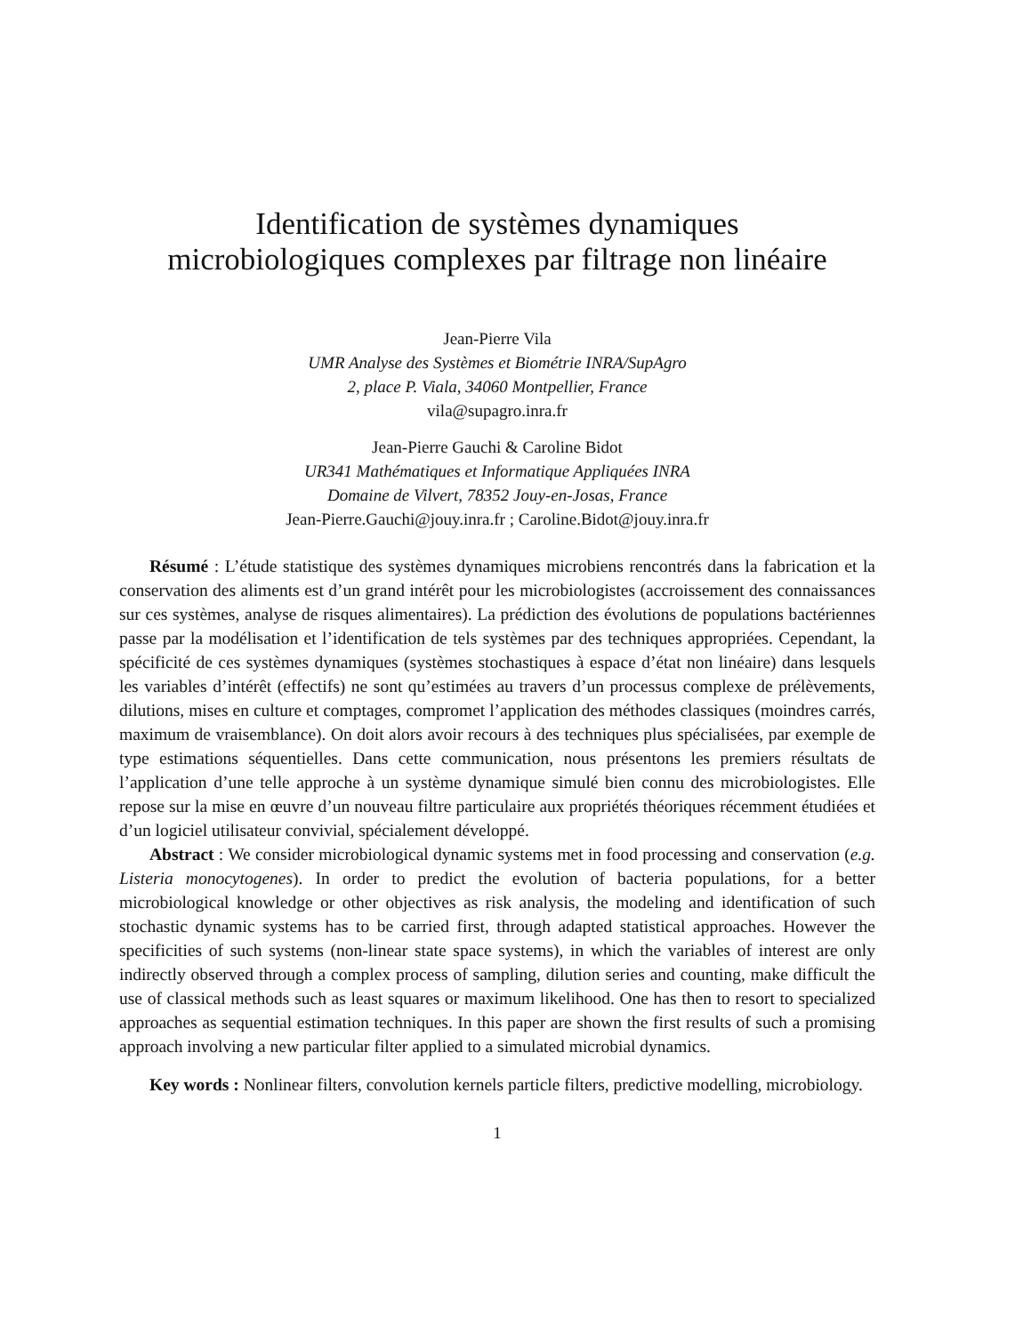Identification de systèmes dynamiques
microbiologiques complexes par filtrage non linéaire
Jean-Pierre Vila
UMR Analyse des Systèmes et Biométrie INRA/SupAgro
2, place P. Viala, 34060 Montpellier, France
vila@supagro.inra.fr
Jean-Pierre Gauchi & Caroline Bidot
UR341 Mathématiques et Informatique Appliquées INRA
Domaine de Vilvert, 78352 Jouy-en-Josas, France
Jean-Pierre.Gauchi@jouy.inra.fr ; Caroline.Bidot@jouy.inra.fr
Résumé : L’étude statistique des systèmes dynamiques microbiens rencontrés dans la fabrication et la conservation des aliments est d’un grand intérêt pour les microbiologistes (accroissement des connaissances sur ces systèmes, analyse de risques alimentaires). La prédiction des évolutions de populations bactériennes passe par la modélisation et l’identification de tels systèmes par des techniques appropriées. Cependant, la spécificité de ces systèmes dynamiques (systèmes stochastiques à espace d’état non linéaire) dans lesquels les variables d’intérêt (effectifs) ne sont qu’estimées au travers d’un processus complexe de prélèvements, dilutions, mises en culture et comptages, compromet l’application des méthodes classiques (moindres carrés, maximum de vraisemblance). On doit alors avoir recours à des techniques plus spécialisées, par exemple de type estimations séquentielles. Dans cette communication, nous présentons les premiers résultats de l’application d’une telle approche à un système dynamique simulé bien connu des microbiologistes. Elle repose sur la mise en œuvre d’un nouveau filtre particulaire aux propriétés théoriques récemment étudiées et d’un logiciel utilisateur convivial, spécialement développé.
Abstract : We consider microbiological dynamic systems met in food processing and conservation (e.g. Listeria monocytogenes). In order to predict the evolution of bacteria populations, for a better microbiological knowledge or other objectives as risk analysis, the modeling and identification of such stochastic dynamic systems has to be carried first, through adapted statistical approaches. However the specificities of such systems (non-linear state space systems), in which the variables of interest are only indirectly observed through a complex process of sampling, dilution series and counting, make difficult the use of classical methods such as least squares or maximum likelihood. One has then to resort to specialized approaches as sequential estimation techniques. In this paper are shown the first results of such a promising approach involving a new particular filter applied to a simulated microbial dynamics.
Key words : Nonlinear filters, convolution kernels particle filters, predictive modelling, microbiology.
1